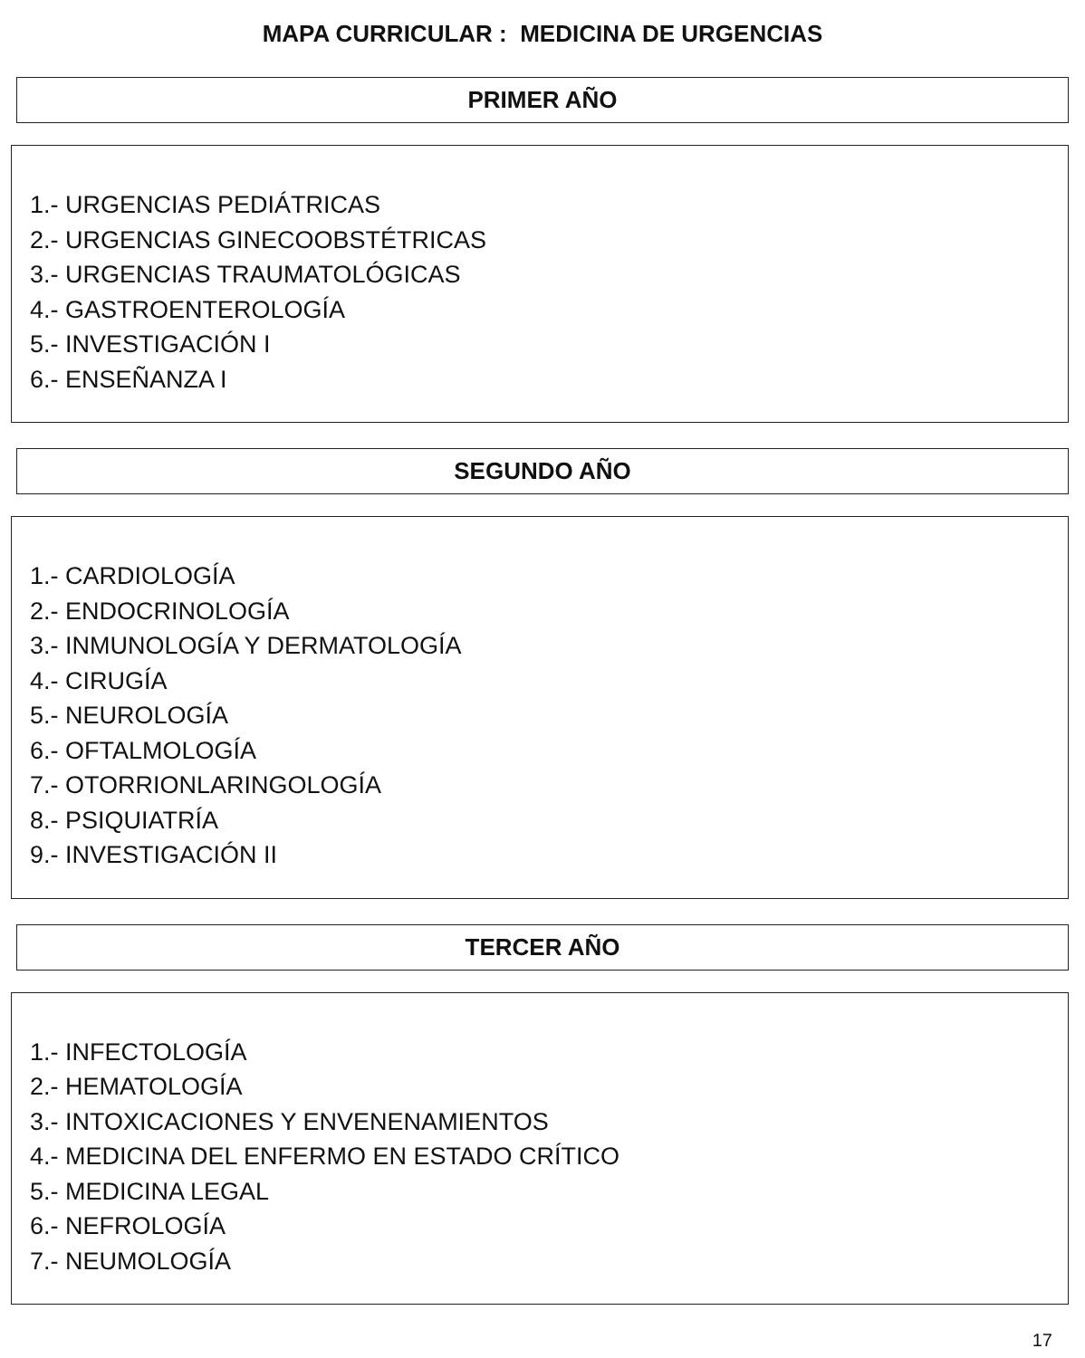MAPA CURRICULAR : MEDICINA DE URGENCIAS
PRIMER AÑO
1.- URGENCIAS PEDIÁTRICAS
2.- URGENCIAS GINECOOBSTÉTRICAS
3.- URGENCIAS TRAUMATOLÓGICAS
4.- GASTROENTEROLOGÍA
5.- INVESTIGACIÓN I
6.- ENSEÑANZA I
SEGUNDO AÑO
1.- CARDIOLOGÍA
2.- ENDOCRINOLOGÍA
3.- INMUNOLOGÍA Y DERMATOLOGÍA
4.- CIRUGÍA
5.- NEUROLOGÍA
6.- OFTALMOLOGÍA
7.- OTORRIONLARINGOLOGÍA
8.- PSIQUIATRÍA
9.- INVESTIGACIÓN II
TERCER AÑO
1.- INFECTOLOGÍA
2.- HEMATOLOGÍA
3.- INTOXICACIONES Y ENVENENAMIENTOS
4.- MEDICINA DEL ENFERMO EN ESTADO CRÍTICO
5.- MEDICINA LEGAL
6.- NEFROLOGÍA
7.- NEUMOLOGÍA
17